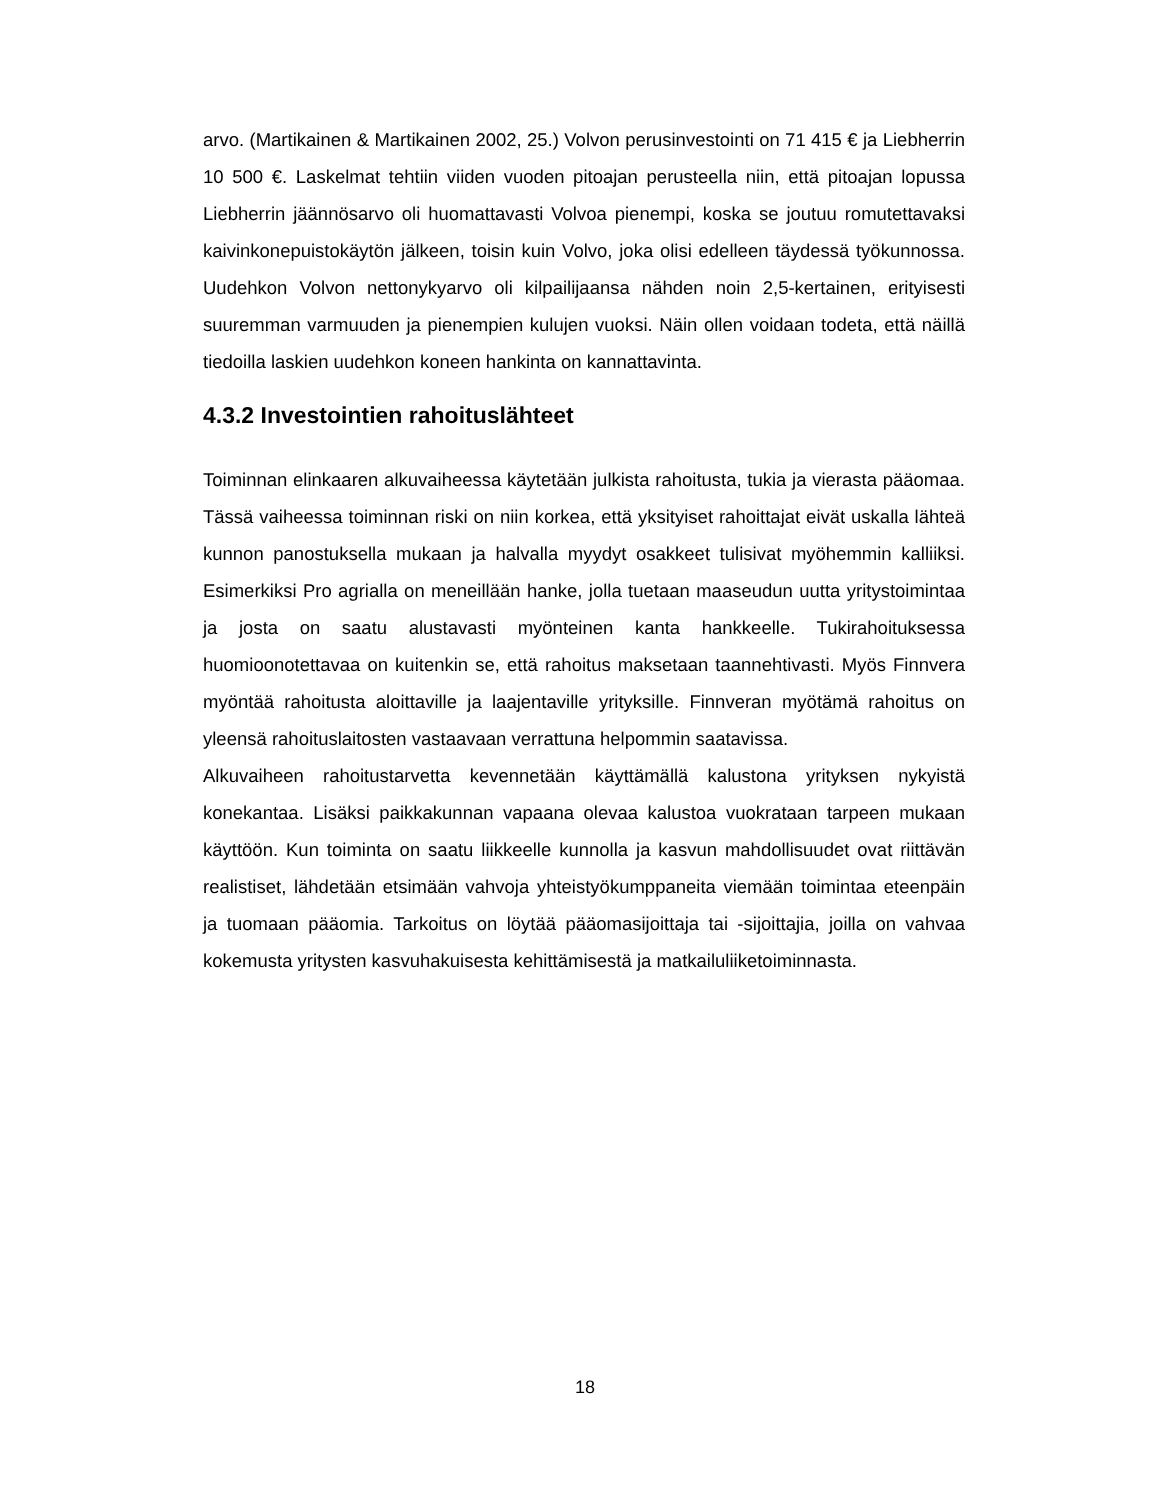arvo. (Martikainen & Martikainen 2002, 25.) Volvon perusinvestointi on 71 415 € ja Liebherrin 10 500 €. Laskelmat tehtiin viiden vuoden pitoajan perusteella niin, että pitoajan lopussa Liebherrin jäännösarvo oli huomattavasti Volvoa pienempi, koska se joutuu romutettavaksi kaivinkonepuistokäytön jälkeen, toisin kuin Volvo, joka olisi edelleen täydessä työkunnossa. Uudehkon Volvon nettonykyarvo oli kilpailijaansa nähden noin 2,5-kertainen, erityisesti suuremman varmuuden ja pienempien kulujen vuoksi. Näin ollen voidaan todeta, että näillä tiedoilla laskien uudehkon koneen hankinta on kannattavinta.
4.3.2 Investointien rahoituslähteet
Toiminnan elinkaaren alkuvaiheessa käytetään julkista rahoitusta, tukia ja vierasta pääomaa. Tässä vaiheessa toiminnan riski on niin korkea, että yksityiset rahoittajat eivät uskalla lähteä kunnon panostuksella mukaan ja halvalla myydyt osakkeet tulisivat myöhemmin kalliiksi. Esimerkiksi Pro agrialla on meneillään hanke, jolla tuetaan maaseudun uutta yritystoimintaa ja josta on saatu alustavasti myönteinen kanta hankkeelle. Tukirahoituksessa huomioonotettavaa on kuitenkin se, että rahoitus maksetaan taannehtivasti. Myös Finnvera myöntää rahoitusta aloittaville ja laajentaville yrityksille. Finnveran myötämä rahoitus on yleensä rahoituslaitosten vastaavaan verrattuna helpommin saatavissa.
Alkuvaiheen rahoitustarvetta kevennetään käyttämällä kalustona yrityksen nykyistä konekantaa. Lisäksi paikkakunnan vapaana olevaa kalustoa vuokrataan tarpeen mukaan käyttöön. Kun toiminta on saatu liikkeelle kunnolla ja kasvun mahdollisuudet ovat riittävän realistiset, lähdetään etsimään vahvoja yhteistyökumppaneita viemään toimintaa eteenpäin ja tuomaan pääomia. Tarkoitus on löytää pääomasijoittaja tai -sijoittajia, joilla on vahvaa kokemusta yritysten kasvuhakuisesta kehittämisestä ja matkailuliiketoiminnasta.
18